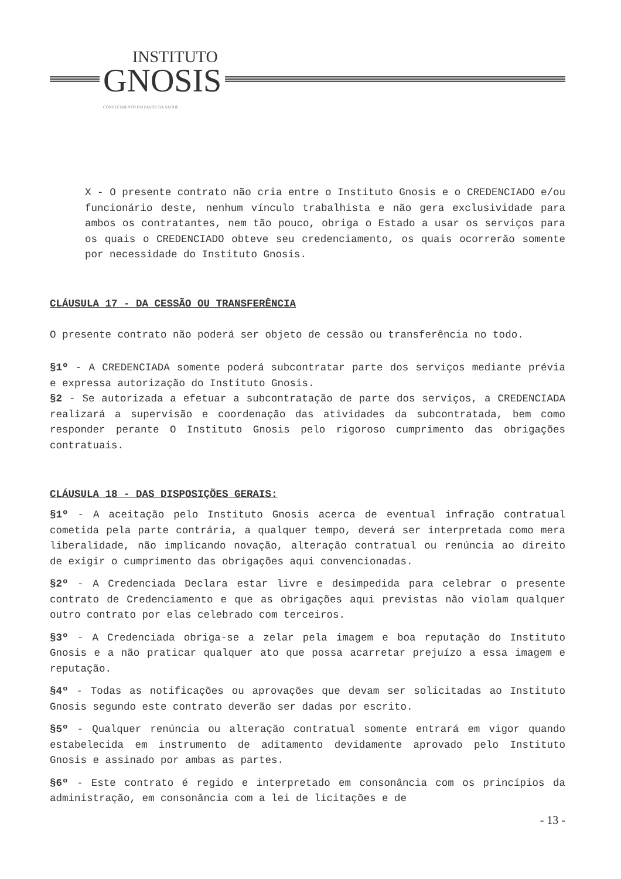INSTITUTO GNOSIS CONHECIMENTO EM FAVOR DA SAÚDE
X - O presente contrato não cria entre o Instituto Gnosis e o CREDENCIADO e/ou funcionário deste, nenhum vínculo trabalhista e não gera exclusividade para ambos os contratantes, nem tão pouco, obriga o Estado a usar os serviços para os quais o CREDENCIADO obteve seu credenciamento, os quais ocorrerão somente por necessidade do Instituto Gnosis.
CLÁUSULA 17 - DA CESSÃO OU TRANSFERÊNCIA
O presente contrato não poderá ser objeto de cessão ou transferência no todo.
§1º - A CREDENCIADA somente poderá subcontratar parte dos serviços mediante prévia e expressa autorização do Instituto Gnosis.
§2 - Se autorizada a efetuar a subcontratação de parte dos serviços, a CREDENCIADA realizará a supervisão e coordenação das atividades da subcontratada, bem como responder perante O Instituto Gnosis pelo rigoroso cumprimento das obrigações contratuais.
CLÁUSULA 18 - DAS DISPOSIÇÕES GERAIS:
§1º - A aceitação pelo Instituto Gnosis acerca de eventual infração contratual cometida pela parte contrária, a qualquer tempo, deverá ser interpretada como mera liberalidade, não implicando novação, alteração contratual ou renúncia ao direito de exigir o cumprimento das obrigações aqui convencionadas.
§2º - A Credenciada Declara estar livre e desimpedida para celebrar o presente contrato de Credenciamento e que as obrigações aqui previstas não violam qualquer outro contrato por elas celebrado com terceiros.
§3º - A Credenciada obriga-se a zelar pela imagem e boa reputação do Instituto Gnosis e a não praticar qualquer ato que possa acarretar prejuízo a essa imagem e reputação.
§4º - Todas as notificações ou aprovações que devam ser solicitadas ao Instituto Gnosis segundo este contrato deverão ser dadas por escrito.
§5º - Qualquer renúncia ou alteração contratual somente entrará em vigor quando estabelecida em instrumento de aditamento devidamente aprovado pelo Instituto Gnosis e assinado por ambas as partes.
§6º - Este contrato é regido e interpretado em consonância com os princípios da administração, em consonância com a lei de licitações e de
- 13 -